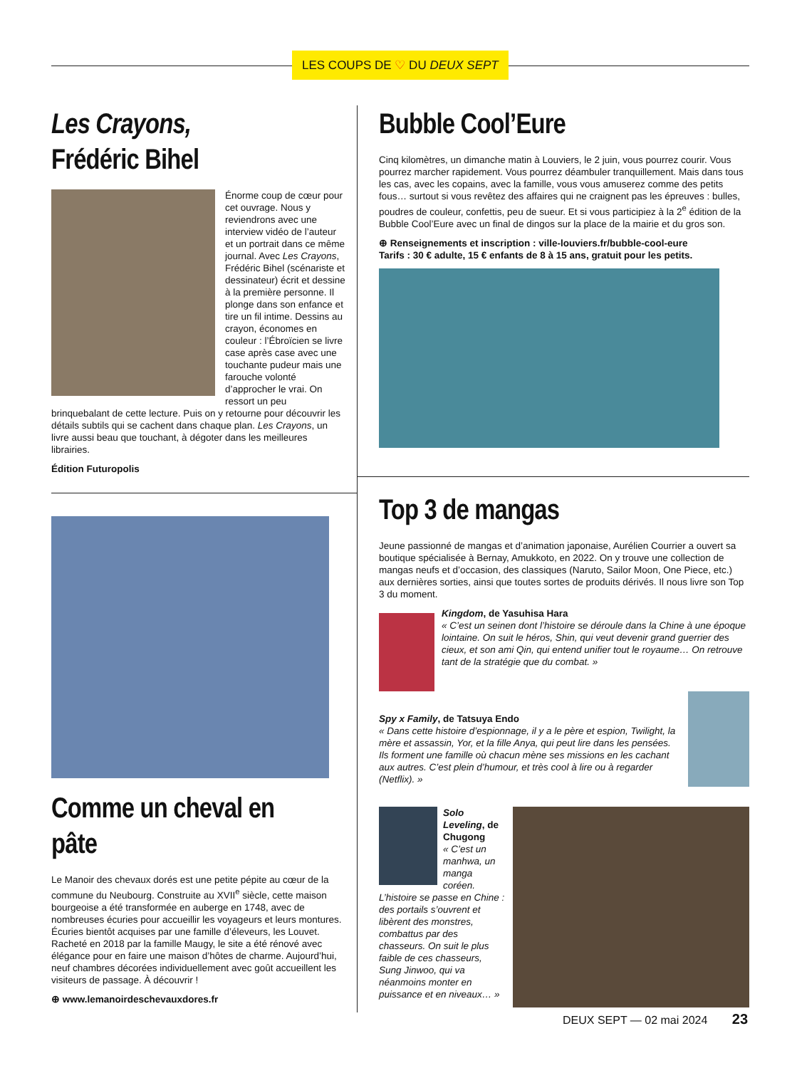LES COUPS DE ♡ DU DEUX SEPT
Les Crayons,
Frédéric Bihel
Énorme coup de cœur pour cet ouvrage. Nous y reviendrons avec une interview vidéo de l’auteur et un portrait dans ce même journal. Avec Les Crayons, Frédéric Bihel (scénariste et dessinateur) écrit et dessine à la première personne. Il plonge dans son enfance et tire un fil intime. Dessins au crayon, économes en couleur : l’Ébroïcien se livre case après case avec une touchante pudeur mais une farouche volonté d’approcher le vrai. On ressort un peu brinquebalant de cette lecture. Puis on y retourne pour découvrir les détails subtils qui se cachent dans chaque plan. Les Crayons, un livre aussi beau que touchant, à dégoter dans les meilleures librairies.
Édition Futuropolis
Comme un cheval en pâte
Le Manoir des chevaux dorés est une petite pépite au cœur de la commune du Neubourg. Construite au XVII<sup>e</sup> siècle, cette maison bourgeoise a été transformée en auberge en 1748, avec de nombreuses écuries pour accueillir les voyageurs et leurs montures. Écuries bientôt acquises par une famille d’éleveurs, les Louvet. Racheté en 2018 par la famille Maugy, le site a été rénové avec élégance pour en faire une maison d’hôtes de charme. Aujourd’hui, neuf chambres décorées individuellement avec goût accueillent les visiteurs de passage. À découvrir !
⊕ www.lemanoirdeschevauxdores.fr
Bubble Cool’Eure
Cinq kilomètres, un dimanche matin à Louviers, le 2 juin, vous pourrez courir. Vous pourrez marcher rapidement. Vous pourrez déambuler tranquillement. Mais dans tous les cas, avec les copains, avec la famille, vous vous amuserez comme des petits fous… surtout si vous revêtez des affaires qui ne craignent pas les épreuves : bulles, poudres de couleur, confettis, peu de sueur. Et si vous participiez à la 2<sup>e</sup> édition de la Bubble Cool’Eure avec un final de dingos sur la place de la mairie et du gros son.
⊕ Renseignements et inscription : ville-louviers.fr/bubble-cool-eure
Tarifs : 30 € adulte, 15 € enfants de 8 à 15 ans, gratuit pour les petits.
Top 3 de mangas
Jeune passionné de mangas et d’animation japonaise, Aurélien Courrier a ouvert sa boutique spécialisée à Bernay, Amukkoto, en 2022. On y trouve une collection de mangas neufs et d’occasion, des classiques (Naruto, Sailor Moon, One Piece, etc.) aux dernières sorties, ainsi que toutes sortes de produits dérivés. Il nous livre son Top 3 du moment.
Kingdom, de Yasuhisa Hara
« C’est un seinen dont l’histoire se déroule dans la Chine à une époque lointaine. On suit le héros, Shin, qui veut devenir grand guerrier des cieux, et son ami Qin, qui entend unifier tout le royaume… On retrouve tant de la stratégie que du combat. »
Spy x Family, de Tatsuya Endo
« Dans cette histoire d’espionnage, il y a le père et espion, Twilight, la mère et assassin, Yor, et la fille Anya, qui peut lire dans les pensées. Ils forment une famille où chacun mène ses missions en les cachant aux autres. C’est plein d’humour, et très cool à lire ou à regarder (Netflix). »
Solo Leveling, de Chugong
« C’est un manhwa, un manga coréen. L’histoire se passe en Chine : des portails s’ouvrent et libèrent des monstres, combattus par des chasseurs. On suit le plus faible de ces chasseurs, Sung Jinwoo, qui va néanmoins monter en puissance et en niveaux… »
DEUX SEPT — 02 mai 2024 23